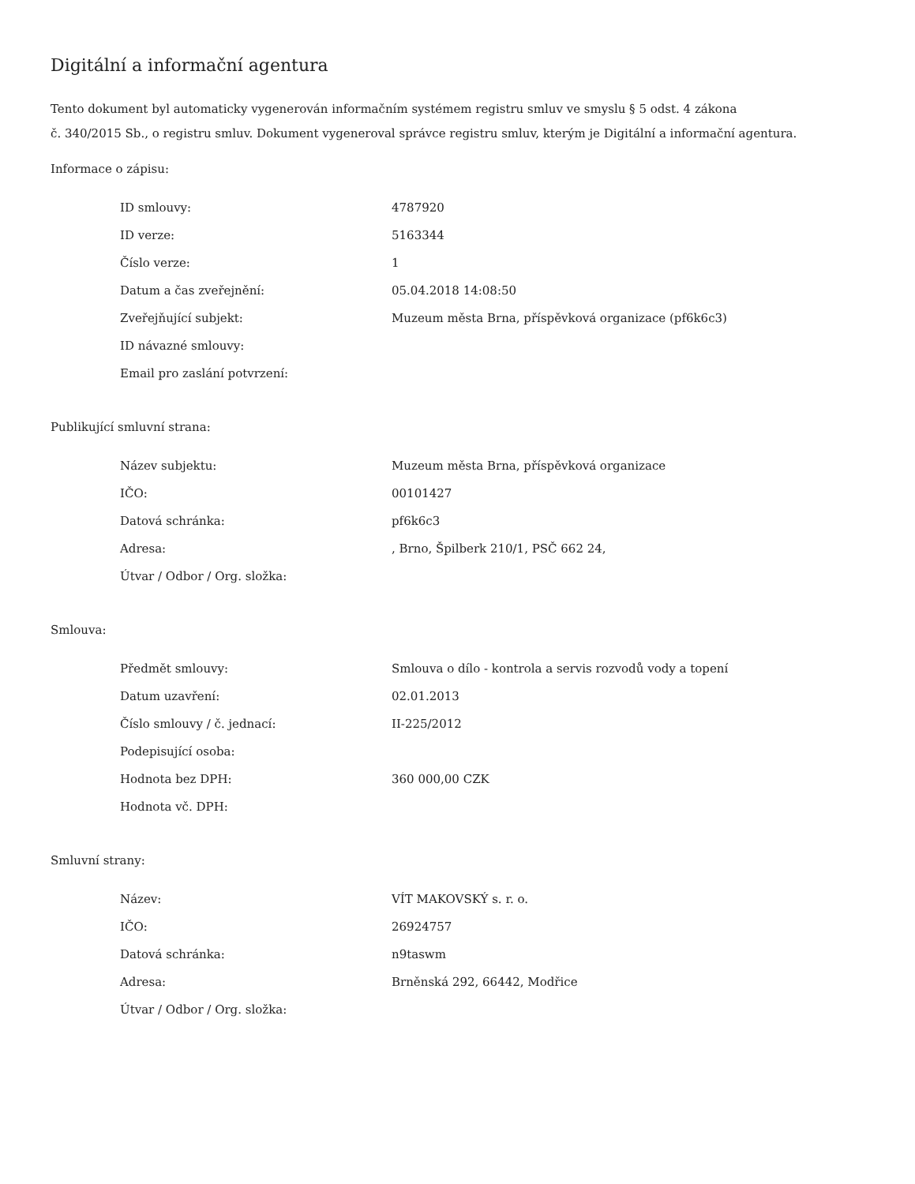Digitální a informační agentura
Tento dokument byl automaticky vygenerován informačním systémem registru smluv ve smyslu § 5 odst. 4 zákona
č. 340/2015 Sb., o registru smluv. Dokument vygeneroval správce registru smluv, kterým je Digitální a informační agentura.
Informace o zápisu:
| ID smlouvy: | 4787920 |
| ID verze: | 5163344 |
| Číslo verze: | 1 |
| Datum a čas zveřejnění: | 05.04.2018 14:08:50 |
| Zveřejňující subjekt: | Muzeum města Brna, příspěvková organizace (pf6k6c3) |
| ID návazné smlouvy: | |
| Email pro zaslání potvrzení: | |
Publikující smluvní strana:
| Název subjektu: | Muzeum města Brna, příspěvková organizace |
| IČO: | 00101427 |
| Datová schránka: | pf6k6c3 |
| Adresa: | , Brno, Špilberk 210/1, PSČ 662 24, |
| Útvar / Odbor / Org. složka: | |
Smlouva:
| Předmět smlouvy: | Smlouva o dílo - kontrola a servis rozvodů vody a topení |
| Datum uzavření: | 02.01.2013 |
| Číslo smlouvy / č. jednací: | II-225/2012 |
| Podepisující osoba: | |
| Hodnota bez DPH: | 360 000,00 CZK |
| Hodnota vč. DPH: | |
Smluvní strany:
| Název: | VÍT MAKOVSKÝ s. r. o. |
| IČO: | 26924757 |
| Datová schránka: | n9taswm |
| Adresa: | Brněnská 292, 66442, Modřice |
| Útvar / Odbor / Org. složka: | |